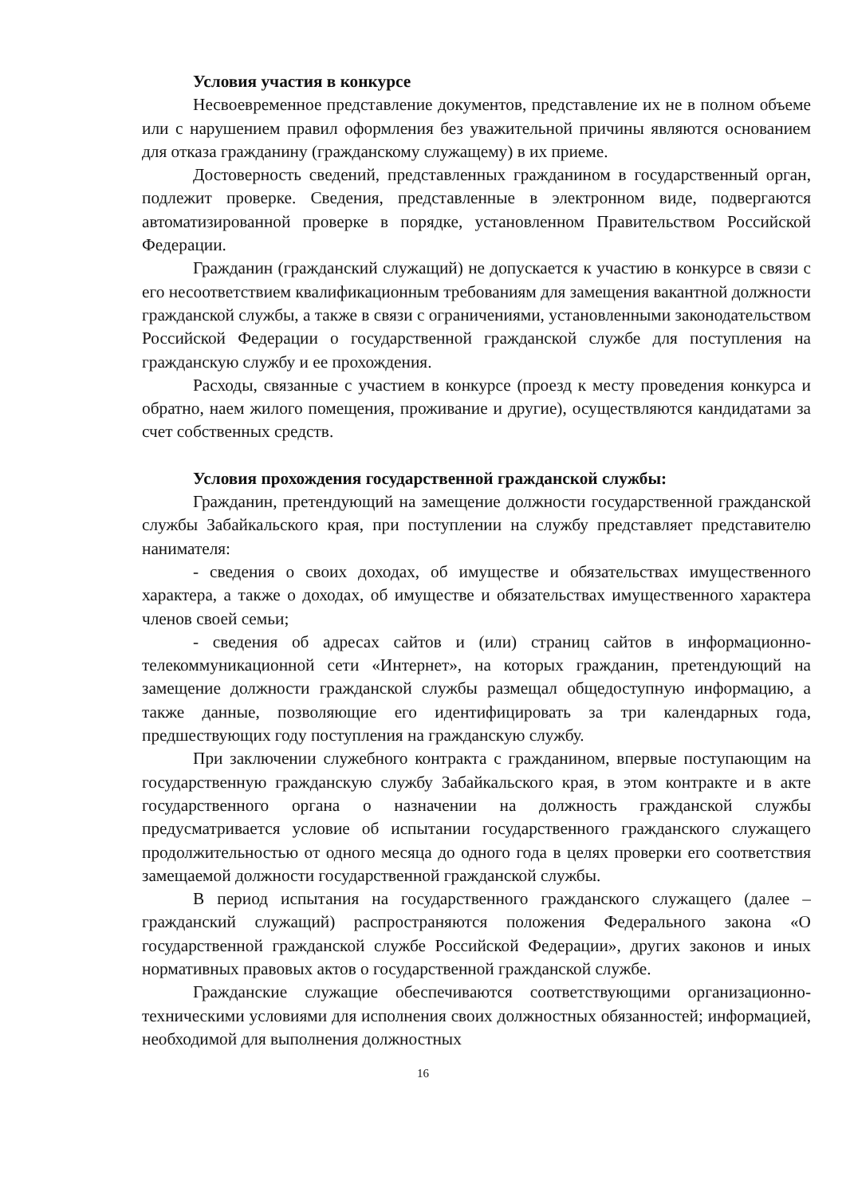Условия участия в конкурсе
Несвоевременное представление документов, представление их не в полном объеме или с нарушением правил оформления без уважительной причины являются основанием для отказа гражданину (гражданскому служащему) в их приеме.
Достоверность сведений, представленных гражданином в государственный орган, подлежит проверке. Сведения, представленные в электронном виде, подвергаются автоматизированной проверке в порядке, установленном Правительством Российской Федерации.
Гражданин (гражданский служащий) не допускается к участию в конкурсе в связи с его несоответствием квалификационным требованиям для замещения вакантной должности гражданской службы, а также в связи с ограничениями, установленными законодательством Российской Федерации о государственной гражданской службе для поступления на гражданскую службу и ее прохождения.
Расходы, связанные с участием в конкурсе (проезд к месту проведения конкурса и обратно, наем жилого помещения, проживание и другие), осуществляются кандидатами за счет собственных средств.
Условия прохождения государственной гражданской службы:
Гражданин, претендующий на замещение должности государственной гражданской службы Забайкальского края, при поступлении на службу представляет представителю нанимателя:
- сведения о своих доходах, об имуществе и обязательствах имущественного характера, а также о доходах, об имуществе и обязательствах имущественного характера членов своей семьи;
- сведения об адресах сайтов и (или) страниц сайтов в информационно-телекоммуникационной сети «Интернет», на которых гражданин, претендующий на замещение должности гражданской службы размещал общедоступную информацию, а также данные, позволяющие его идентифицировать за три календарных года, предшествующих году поступления на гражданскую службу.
При заключении служебного контракта с гражданином, впервые поступающим на государственную гражданскую службу Забайкальского края, в этом контракте и в акте государственного органа о назначении на должность гражданской службы предусматривается условие об испытании государственного гражданского служащего продолжительностью от одного месяца до одного года в целях проверки его соответствия замещаемой должности государственной гражданской службы.
В период испытания на государственного гражданского служащего (далее – гражданский служащий) распространяются положения Федерального закона «О государственной гражданской службе Российской Федерации», других законов и иных нормативных правовых актов о государственной гражданской службе.
Гражданские служащие обеспечиваются соответствующими организационно-техническими условиями для исполнения своих должностных обязанностей; информацией, необходимой для выполнения должностных
16